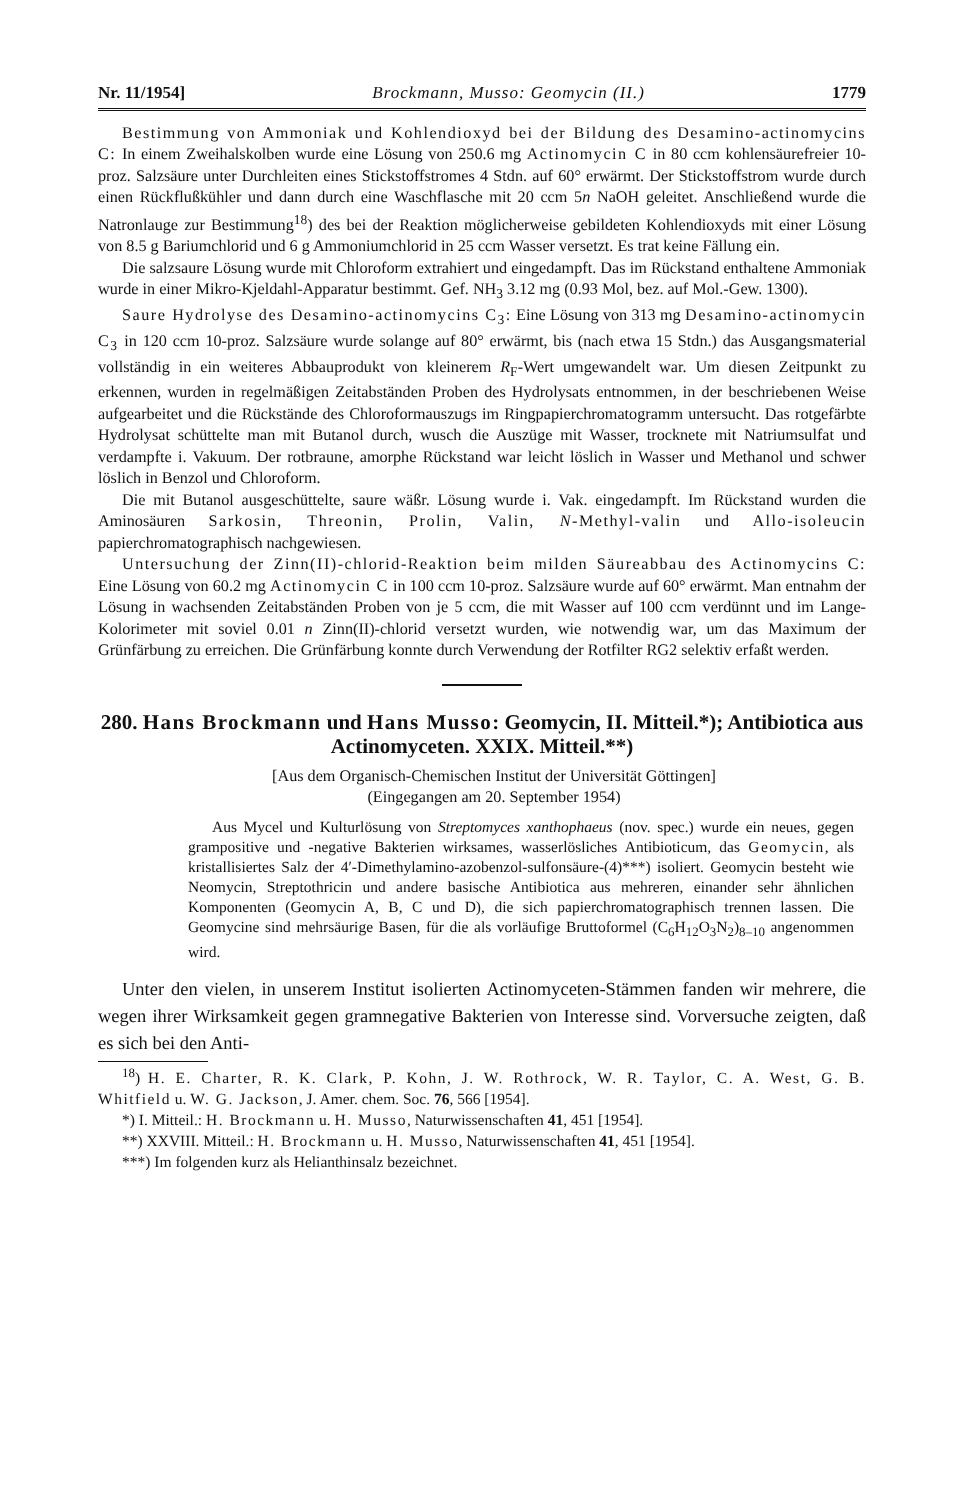Nr. 11/1954] Brockmann, Musso: Geomycin (II.) 1779
Bestimmung von Ammoniak und Kohlendioxyd bei der Bildung des Desamino-actinomycins C: In einem Zweihalskolben wurde eine Lösung von 250.6 mg Actinomycin C in 80 ccm kohlensäurefreier 10-proz. Salzsäure unter Durchleiten eines Stickstoffstromes 4 Stdn. auf 60° erwärmt. Der Stickstoffstrom wurde durch einen Rückflußkühler und dann durch eine Waschflasche mit 20 ccm 5n NaOH geleitet. Anschließend wurde die Natronlauge zur Bestimmung<sup>18</sup>) des bei der Reaktion möglicherweise gebildeten Kohlendioxyds mit einer Lösung von 8.5 g Bariumchlorid und 6 g Ammoniumchlorid in 25 ccm Wasser versetzt. Es trat keine Fällung ein.
Die salzsaure Lösung wurde mit Chloroform extrahiert und eingedampft. Das im Rückstand enthaltene Ammoniak wurde in einer Mikro-Kjeldahl-Apparatur bestimmt. Gef. NH<sub>3</sub> 3.12 mg (0.93 Mol, bez. auf Mol.-Gew. 1300).
Saure Hydrolyse des Desamino-actinomycins C<sub>3</sub>: Eine Lösung von 313 mg Desamino-actinomycin C<sub>3</sub> in 120 ccm 10-proz. Salzsäure wurde solange auf 80° erwärmt, bis (nach etwa 15 Stdn.) das Ausgangsmaterial vollständig in ein weiteres Abbauprodukt von kleinerem R<sub>F</sub>-Wert umgewandelt war. Um diesen Zeitpunkt zu erkennen, wurden in regelmäßigen Zeitabständen Proben des Hydrolysats entnommen, in der beschriebenen Weise aufgearbeitet und die Rückstände des Chloroformauszugs im Ringpapierchromatogramm untersucht. Das rotgefärbte Hydrolysat schüttelte man mit Butanol durch, wusch die Auszüge mit Wasser, trocknete mit Natriumsulfat und verdampfte i. Vakuum. Der rotbraune, amorphe Rückstand war leicht löslich in Wasser und Methanol und schwer löslich in Benzol und Chloroform.
Die mit Butanol ausgeschüttelte, saure wäßr. Lösung wurde i. Vak. eingedampft. Im Rückstand wurden die Aminosäuren Sarkosin, Threonin, Prolin, Valin, N-Methyl-valin und Allo-isoleucin papierchromatographisch nachgewiesen.
Untersuchung der Zinn(II)-chlorid-Reaktion beim milden Säureabbau des Actinomycins C: Eine Lösung von 60.2 mg Actinomycin C in 100 ccm 10-proz. Salzsäure wurde auf 60° erwärmt. Man entnahm der Lösung in wachsenden Zeitabständen Proben von je 5 ccm, die mit Wasser auf 100 ccm verdünnt und im Lange-Kolorimeter mit soviel 0.01 n Zinn(II)-chlorid versetzt wurden, wie notwendig war, um das Maximum der Grünfärbung zu erreichen. Die Grünfärbung konnte durch Verwendung der Rotfilter RG2 selektiv erfaßt werden.
280. Hans Brockmann und Hans Musso: Geomycin, II. Mitteil.*); Antibiotica aus Actinomyceten. XXIX. Mitteil.**)
[Aus dem Organisch-Chemischen Institut der Universität Göttingen]
(Eingegangen am 20. September 1954)
Aus Mycel und Kulturlösung von Streptomyces xanthophaeus (nov. spec.) wurde ein neues, gegen grampositive und -negative Bakterien wirksames, wasserlösliches Antibioticum, das Geomycin, als kristallisiertes Salz der 4′-Dimethylamino-azobenzol-sulfonsäure-(4)***) isoliert. Geomycin besteht wie Neomycin, Streptothricin und andere basische Antibiotica aus mehreren, einander sehr ähnlichen Komponenten (Geomycin A, B, C und D), die sich papierchromatographisch trennen lassen. Die Geomycine sind mehrsäurige Basen, für die als vorläufige Bruttoformel (C<sub>6</sub>H<sub>12</sub>O<sub>3</sub>N<sub>2</sub>)<sub>8–10</sub> angenommen wird.
Unter den vielen, in unserem Institut isolierten Actinomyceten-Stämmen fanden wir mehrere, die wegen ihrer Wirksamkeit gegen gramnegative Bakterien von Interesse sind. Vorversuche zeigten, daß es sich bei den Anti-
<sup>18</sup>) H. E. Charter, R. K. Clark, P. Kohn, J. W. Rothrock, W. R. Taylor, C. A. West, G. B. Whitfield u. W. G. Jackson, J. Amer. chem. Soc. 76, 566 [1954].
*) I. Mitteil.: H. Brockmann u. H. Musso, Naturwissenschaften 41, 451 [1954].
**) XXVIII. Mitteil.: H. Brockmann u. H. Musso, Naturwissenschaften 41, 451 [1954].
***) Im folgenden kurz als Helianthinsalz bezeichnet.